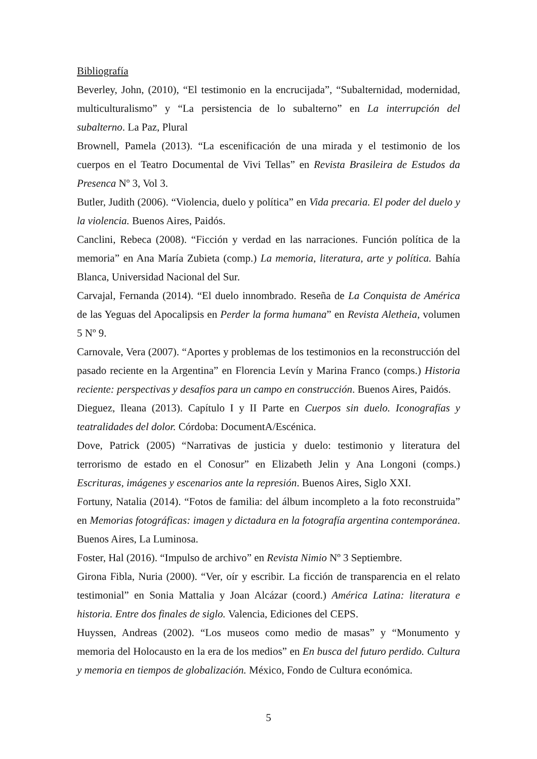Bibliografía
Beverley, John, (2010), “El testimonio en la encrucijada”, “Subalternidad, modernidad, multiculturalismo” y “La persistencia de lo subalterno” en La interrupción del subalterno. La Paz, Plural
Brownell, Pamela (2013). “La escenificación de una mirada y el testimonio de los cuerpos en el Teatro Documental de Vivi Tellas” en Revista Brasileira de Estudos da Presenca Nº 3, Vol 3.
Butler, Judith (2006). “Violencia, duelo y política” en Vida precaria. El poder del duelo y la violencia. Buenos Aires, Paidós.
Canclini, Rebeca (2008). “Ficción y verdad en las narraciones. Función política de la memoria” en Ana María Zubieta (comp.) La memoria, literatura, arte y política. Bahía Blanca, Universidad Nacional del Sur.
Carvajal, Fernanda (2014). “El duelo innombrado. Reseña de La Conquista de América de las Yeguas del Apocalipsis en Perder la forma humana” en Revista Aletheia, volumen 5 Nº 9.
Carnovale, Vera (2007). “Aportes y problemas de los testimonios en la reconstrucción del pasado reciente en la Argentina” en Florencia Levín y Marina Franco (comps.) Historia reciente: perspectivas y desafíos para un campo en construcción. Buenos Aires, Paidós.
Dieguez, Ileana (2013). Capítulo I y II Parte en Cuerpos sin duelo. Iconografías y teatralidades del dolor. Córdoba: DocumentA/Escénica.
Dove, Patrick (2005) “Narrativas de justicia y duelo: testimonio y literatura del terrorismo de estado en el Conosur” en Elizabeth Jelin y Ana Longoni (comps.) Escrituras, imágenes y escenarios ante la represión. Buenos Aires, Siglo XXI.
Fortuny, Natalia (2014). “Fotos de familia: del álbum incompleto a la foto reconstruida” en Memorias fotográficas: imagen y dictadura en la fotografía argentina contemporánea. Buenos Aires, La Luminosa.
Foster, Hal (2016). “Impulso de archivo” en Revista Nimio Nº 3 Septiembre.
Girona Fibla, Nuria (2000). “Ver, oír y escribir. La ficción de transparencia en el relato testimonial” en Sonia Mattalia y Joan Alcázar (coord.) América Latina: literatura e historia. Entre dos finales de siglo. Valencia, Ediciones del CEPS.
Huyssen, Andreas (2002). “Los museos como medio de masas” y “Monumento y memoria del Holocausto en la era de los medios” en En busca del futuro perdido. Cultura y memoria en tiempos de globalización. México, Fondo de Cultura económica.
5